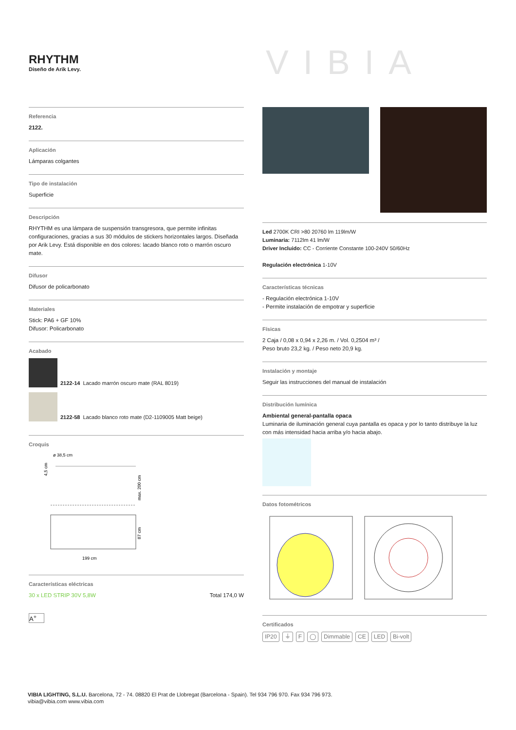RHYTHM
Diseño de Arik Levy.
VIBIA
Referencia
2122.
Aplicación
Lámparas colgantes
Tipo de instalación
Superficie
Descripción
RHYTHM es una lámpara de suspensión transgresora, que permite infinitas configuraciones, gracias a sus 30 módulos de stickers horizontales largos. Diseñada por Arik Levy. Está disponible en dos colores: lacado blanco roto o marrón oscuro mate.
Difusor
Difusor de policarbonato
Materiales
Stick: PA6 + GF 10%
Difusor: Policarbonato
Acabado
2122-14 Lacado marrón oscuro mate (RAL 8019)
2122-58 Lacado blanco roto mate (D2-1109005 Matt beige)
Croquis
ø 38,5 cm
4,5 cm
max. 200 cm
87 cm
199 cm
Características eléctricas
30 x LED STRIP 30V 5,8W Total 174,0 W
A<sup>+</sup>
Led 2700K CRI >80 20760 lm 119lm/W
Luminaria: 7112lm 41 lm/W
Driver Incluido: CC - Corriente Constante 100-240V 50/60Hz
Regulación electrónica 1-10V
Características técnicas
- Regulación electrónica 1-10V
- Permite instalación de empotrar y superficie
Físicas
2 Caja / 0,08 x 0,94 x 2,26 m. / Vol. 0,2504 m³ /
Peso bruto 23,2 kg. / Peso neto 20,9 kg.
Instalación y montaje
Seguir las instrucciones del manual de instalación
Distribución lumínica
Ambiental general-pantalla opaca
Luminaria de iluminación general cuya pantalla es opaca y por lo tanto distribuye la luz con más intensidad hacia arriba y/o hacia abajo.
Datos fotométricos
Certificados
IP20 ⏚ F ◯ Dimmable CE LED Bi-volt
VIBIA LIGHTING, S.L.U. Barcelona, 72 - 74. 08820 El Prat de Llobregat (Barcelona - Spain). Tel 934 796 970. Fax 934 796 973.
vibia@vibia.com www.vibia.com